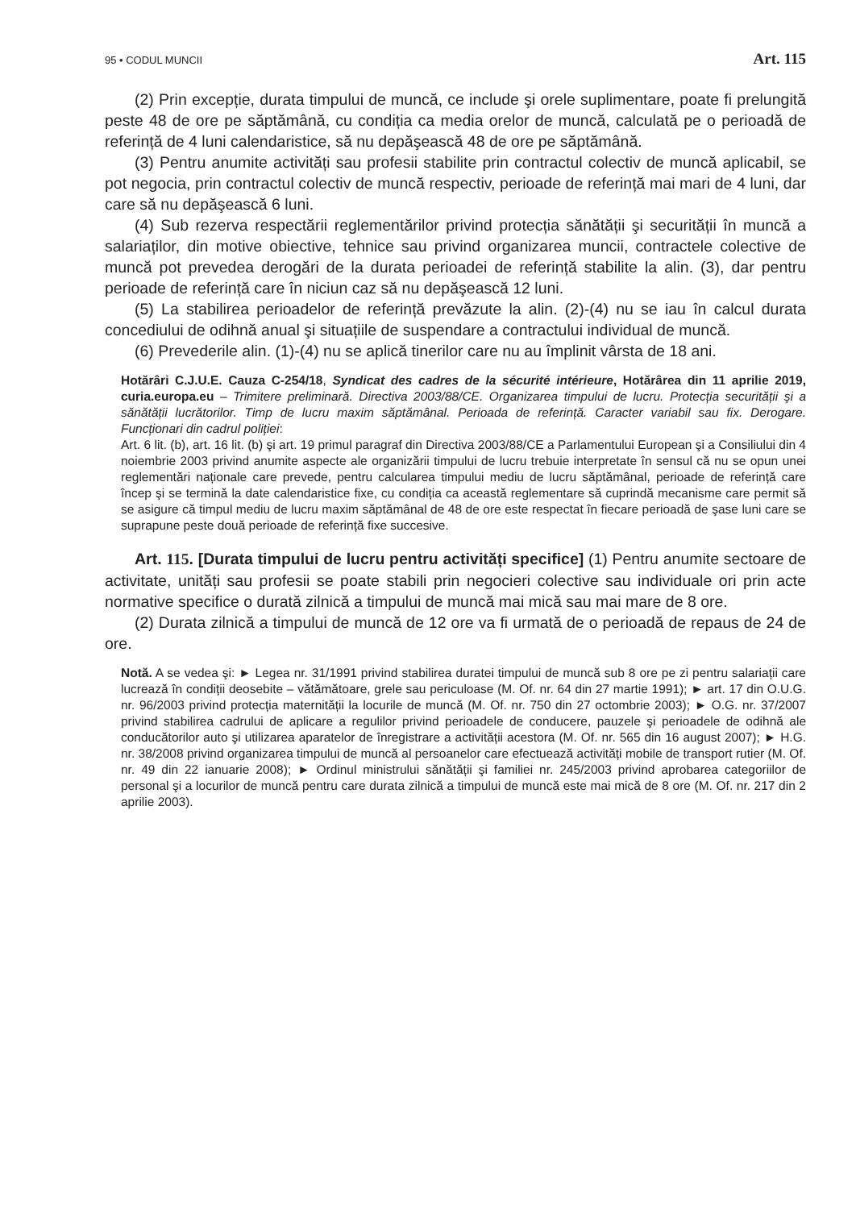95 • CODUL MUNCII Art. 115
(2) Prin excepție, durata timpului de muncă, ce include şi orele suplimentare, poate fi prelungită peste 48 de ore pe săptămână, cu condiția ca media orelor de muncă, calculată pe o perioadă de referință de 4 luni calendaristice, să nu depăşească 48 de ore pe săptămână.
(3) Pentru anumite activități sau profesii stabilite prin contractul colectiv de muncă aplicabil, se pot negocia, prin contractul colectiv de muncă respectiv, perioade de referință mai mari de 4 luni, dar care să nu depăşească 6 luni.
(4) Sub rezerva respectării reglementărilor privind protecția sănătății şi securității în muncă a salariaților, din motive obiective, tehnice sau privind organizarea muncii, contractele colective de muncă pot prevedea derogări de la durata perioadei de referință stabilite la alin. (3), dar pentru perioade de referință care în niciun caz să nu depăşească 12 luni.
(5) La stabilirea perioadelor de referință prevăzute la alin. (2)-(4) nu se iau în calcul durata concediului de odihnă anual şi situațiile de suspendare a contractului individual de muncă.
(6) Prevederile alin. (1)-(4) nu se aplică tinerilor care nu au împlinit vârsta de 18 ani.
Hotărâri C.J.U.E. Cauza C-254/18, Syndicat des cadres de la sécurité intérieure, Hotărârea din 11 aprilie 2019, curia.europa.eu – Trimitere preliminară. Directiva 2003/88/CE. Organizarea timpului de lucru. Protecția securității şi a sănătății lucrătorilor. Timp de lucru maxim săptămânal. Perioada de referință. Caracter variabil sau fix. Derogare. Funcționari din cadrul poliției:
Art. 6 lit. (b), art. 16 lit. (b) şi art. 19 primul paragraf din Directiva 2003/88/CE a Parlamentului European şi a Consiliului din 4 noiembrie 2003 privind anumite aspecte ale organizării timpului de lucru trebuie interpretate în sensul că nu se opun unei reglementări naționale care prevede, pentru calcularea timpului mediu de lucru săptămânal, perioade de referință care încep şi se termină la date calendaristice fixe, cu condiția ca această reglementare să cuprindă mecanisme care permit să se asigure că timpul mediu de lucru maxim săptămânal de 48 de ore este respectat în fiecare perioadă de şase luni care se suprapune peste două perioade de referință fixe succesive.
Art. 115. [Durata timpului de lucru pentru activități specifice] (1) Pentru anumite sectoare de activitate, unități sau profesii se poate stabili prin negocieri colective sau individuale ori prin acte normative specifice o durată zilnică a timpului de muncă mai mică sau mai mare de 8 ore.
(2) Durata zilnică a timpului de muncă de 12 ore va fi urmată de o perioadă de repaus de 24 de ore.
Notă. A se vedea şi: ► Legea nr. 31/1991 privind stabilirea duratei timpului de muncă sub 8 ore pe zi pentru salariații care lucrează în condiții deosebite – vătămătoare, grele sau periculoase (M. Of. nr. 64 din 27 martie 1991); ► art. 17 din O.U.G. nr. 96/2003 privind protecția maternității la locurile de muncă (M. Of. nr. 750 din 27 octombrie 2003); ► O.G. nr. 37/2007 privind stabilirea cadrului de aplicare a regulilor privind perioadele de conducere, pauzele şi perioadele de odihnă ale conducătorilor auto şi utilizarea aparatelor de înregistrare a activității acestora (M. Of. nr. 565 din 16 august 2007); ► H.G. nr. 38/2008 privind organizarea timpului de muncă al persoanelor care efectuează activități mobile de transport rutier (M. Of. nr. 49 din 22 ianuarie 2008); ► Ordinul ministrului sănătății şi familiei nr. 245/2003 privind aprobarea categoriilor de personal şi a locurilor de muncă pentru care durata zilnică a timpului de muncă este mai mică de 8 ore (M. Of. nr. 217 din 2 aprilie 2003).